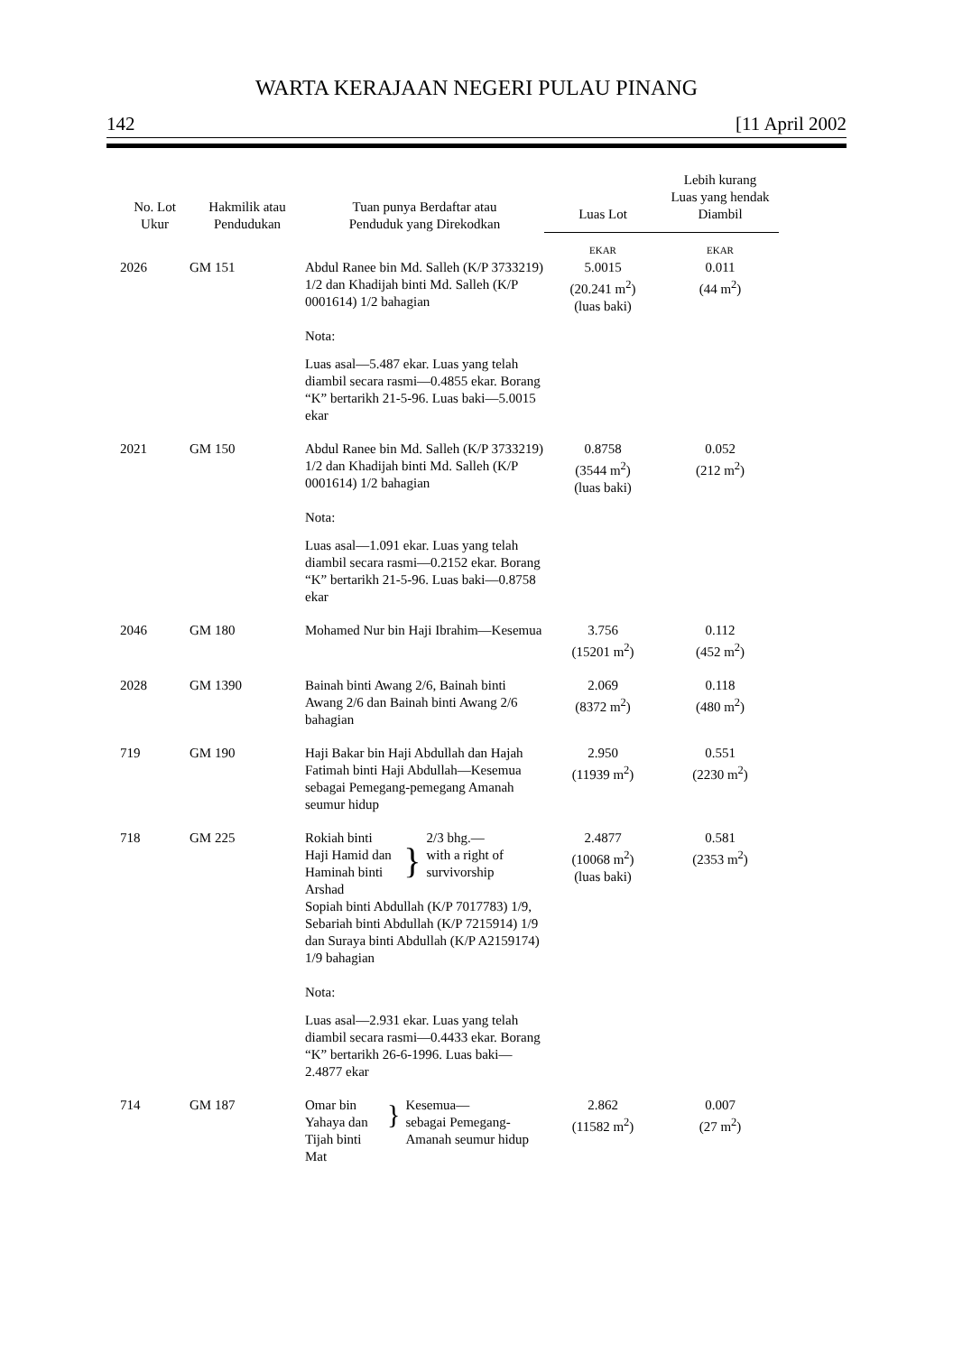WARTA KERAJAAN NEGERI PULAU PINANG
142 [11 April 2002
| No. Lot Ukur | Hakmilik atau Pendudukan | Tuan punya Berdaftar atau Penduduk yang Direkodkan | Luas Lot | Lebih kurang Luas yang hendak Diambil |
| --- | --- | --- | --- | --- |
| | | | EKAR | EKAR |
| 2026 | GM 151 | Abdul Ranee bin Md. Salleh (K/P 3733219) 1/2 dan Khadijah binti Md. Salleh (K/P 0001614) 1/2 bahagian Nota: Luas asal—5.487 ekar. Luas yang telah diambil secara rasmi—0.4855 ekar. Borang “K” bertarikh 21-5-96. Luas baki—5.0015 ekar | 5.0015 (20.241 m<sup>2</sup>) (luas baki) | 0.011 (44 m<sup>2</sup>) |
| 2021 | GM 150 | Abdul Ranee bin Md. Salleh (K/P 3733219) 1/2 dan Khadijah binti Md. Salleh (K/P 0001614) 1/2 bahagian Nota: Luas asal—1.091 ekar. Luas yang telah diambil secara rasmi—0.2152 ekar. Borang “K” bertarikh 21-5-96. Luas baki—0.8758 ekar | 0.8758 (3544 m<sup>2</sup>) (luas baki) | 0.052 (212 m<sup>2</sup>) |
| 2046 | GM 180 | Mohamed Nur bin Haji Ibrahim—Kesemua | 3.756 (15201 m<sup>2</sup>) | 0.112 (452 m<sup>2</sup>) |
| 2028 | GM 1390 | Bainah binti Awang 2/6, Bainah binti Awang 2/6 dan Bainah binti Awang 2/6 bahagian | 2.069 (8372 m<sup>2</sup>) | 0.118 (480 m<sup>2</sup>) |
| 719 | GM 190 | Haji Bakar bin Haji Abdullah dan Hajah Fatimah binti Haji Abdullah—Kesemua sebagai Pemegang-pemegang Amanah seumur hidup | 2.950 (11939 m<sup>2</sup>) | 0.551 (2230 m<sup>2</sup>) |
| 718 | GM 225 | Rokiah binti Haji Hamid dan Haminah binti Arshad } 2/3 bhg.— with a right of survivorship Sopiah binti Abdullah (K/P 7017783) 1/9, Sebariah binti Abdullah (K/P 7215914) 1/9 dan Suraya binti Abdullah (K/P A2159174) 1/9 bahagian Nota: Luas asal—2.931 ekar. Luas yang telah diambil secara rasmi—0.4433 ekar. Borang “K” bertarikh 26-6-1996. Luas baki—2.4877 ekar | 2.4877 (10068 m<sup>2</sup>) (luas baki) | 0.581 (2353 m<sup>2</sup>) |
| 714 | GM 187 | Omar bin Yahaya dan Tijah binti Mat } Kesemua— sebagai Pemegang-Amanah seumur hidup | 2.862 (11582 m<sup>2</sup>) | 0.007 (27 m<sup>2</sup>) |